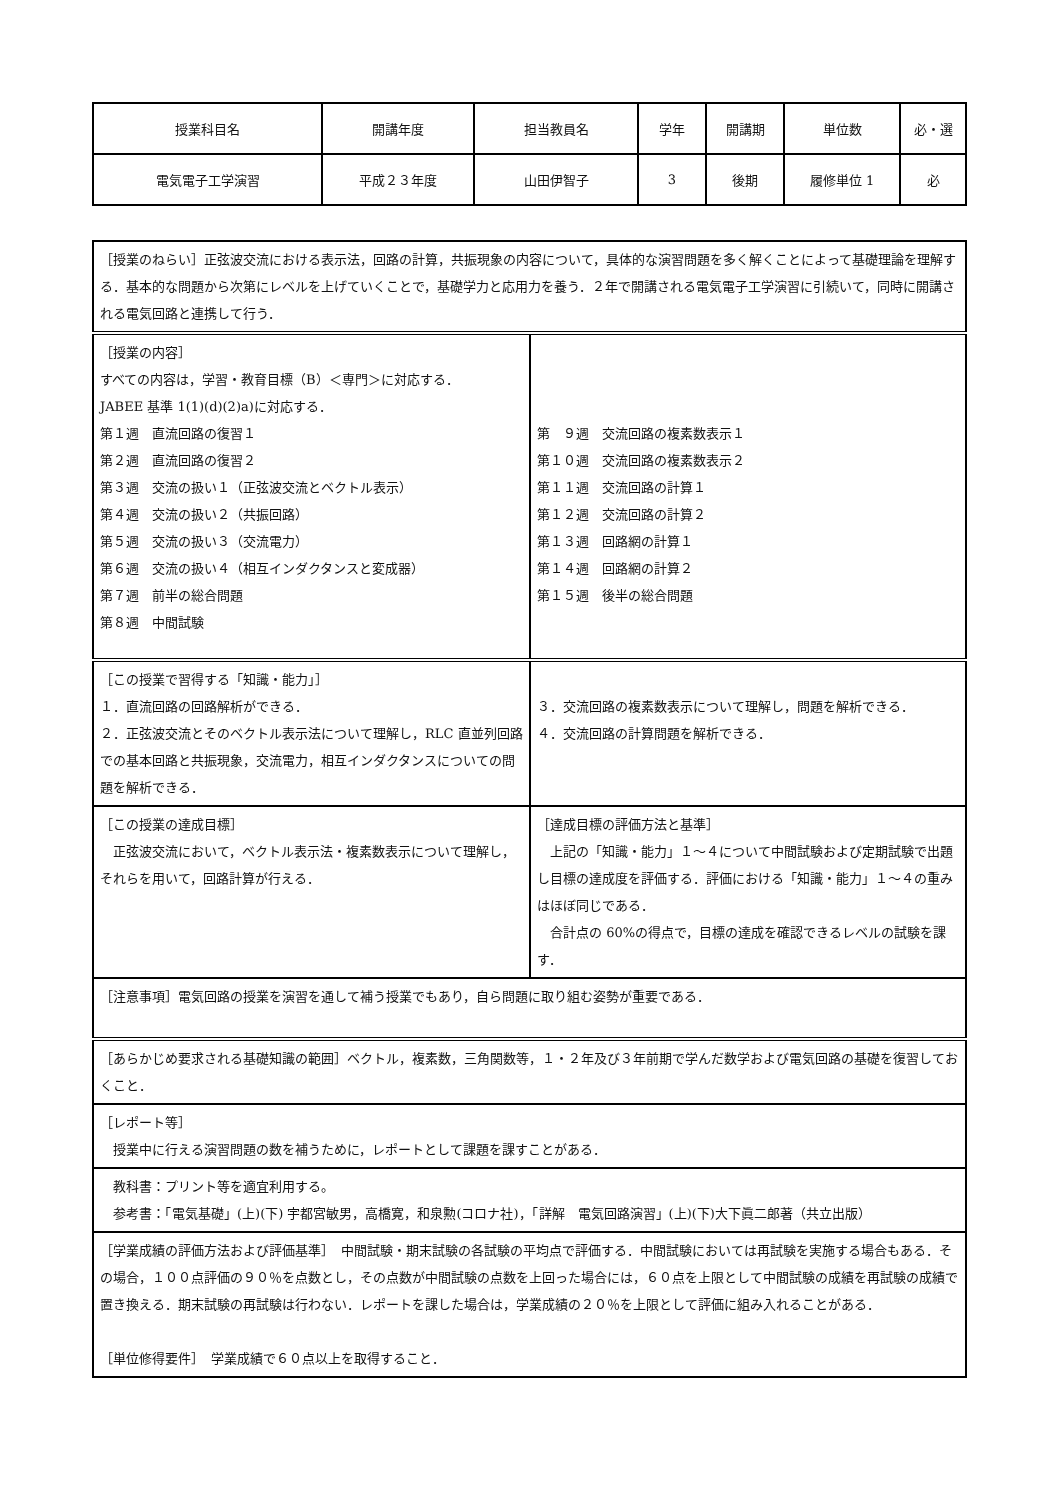| 授業科目名 | 開講年度 | 担当教員名 | 学年 | 開講期 | 単位数 | 必・選 |
| 電気電子工学演習 | 平成２３年度 | 山田伊智子 | 3 | 後期 | 履修単位 1 | 必 |
| ［授業のねらい］正弦波交流における表示法，回路の計算，共振現象の内容について，具体的な演習問題を多く解くことによって基礎理論を理解する．基本的な問題から次第にレベルを上げていくことで，基礎学力と応用力を養う．２年で開講される電気電子工学演習に引続いて，同時に開講される電気回路と連携して行う． | |
| ［授業の内容］ すべての内容は，学習・教育目標（B）＜専門＞に対応する． JABEE 基準 1(1)(d)(2)a)に対応する． 第１週 直流回路の復習１ 第２週 直流回路の復習２ 第３週 交流の扱い１（正弦波交流とベクトル表示） 第４週 交流の扱い２（共振回路） 第５週 交流の扱い３（交流電力） 第６週 交流の扱い４（相互インダクタンスと変成器） 第７週 前半の総合問題 第８週 中間試験 | 第 ９週 交流回路の複素数表示１ 第１０週 交流回路の複素数表示２ 第１１週 交流回路の計算１ 第１２週 交流回路の計算２ 第１３週 回路網の計算１ 第１４週 回路網の計算２ 第１５週 後半の総合問題 |
| ［この授業で習得する「知識・能力」］ １．直流回路の回路解析ができる． ２．正弦波交流とそのベクトル表示法について理解し，RLC 直並列回路での基本回路と共振現象，交流電力，相互インダクタンスについての問題を解析できる． | ３．交流回路の複素数表示について理解し，問題を解析できる． ４．交流回路の計算問題を解析できる． |
| ［この授業の達成目標］ 正弦波交流において，ベクトル表示法・複素数表示について理解し，それらを用いて，回路計算が行える． | ［達成目標の評価方法と基準］ 上記の「知識・能力」１～４について中間試験および定期試験で出題し目標の達成度を評価する．評価における「知識・能力」１～４の重みはほぼ同じである． 合計点の 60%の得点で，目標の達成を確認できるレベルの試験を課す． |
| ［注意事項］電気回路の授業を演習を通して補う授業でもあり，自ら問題に取り組む姿勢が重要である． | |
| ［あらかじめ要求される基礎知識の範囲］ベクトル，複素数，三角関数等，１・２年及び３年前期で学んだ数学および電気回路の基礎を復習しておくこと． | |
| ［レポート等］ 授業中に行える演習問題の数を補うために，レポートとして課題を課すことがある． | |
| 教科書：プリント等を適宜利用する。 参考書：「電気基礎」(上)(下) 宇都宮敏男，高橋寛，和泉勲(コロナ社)，「詳解 電気回路演習」(上)(下)大下眞二郎著（共立出版） | |
| ［学業成績の評価方法および評価基準］ 中間試験・期末試験の各試験の平均点で評価する．中間試験においては再試験を実施する場合もある．その場合，１００点評価の９０％を点数とし，その点数が中間試験の点数を上回った場合には，６０点を上限として中間試験の成績を再試験の成績で置き換える．期末試験の再試験は行わない．レポートを課した場合は，学業成績の２０％を上限として評価に組み入れることがある． ［単位修得要件］ 学業成績で６０点以上を取得すること． | |